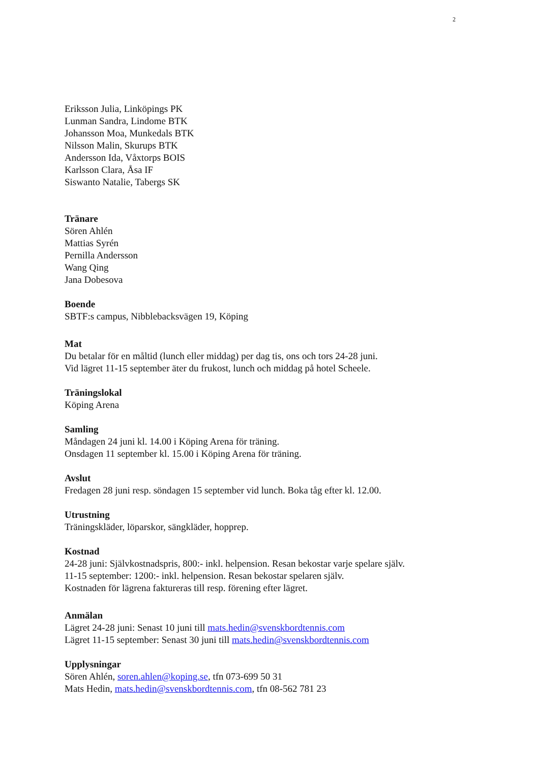2
Eriksson Julia, Linköpings PK
Lunman Sandra, Lindome BTK
Johansson Moa, Munkedals BTK
Nilsson Malin, Skurups BTK
Andersson Ida, Våxtorps BOIS
Karlsson Clara, Åsa IF
Siswanto Natalie, Tabergs SK
Tränare
Sören Ahlén
Mattias Syrén
Pernilla Andersson
Wang Qing
Jana Dobesova
Boende
SBTF:s campus, Nibblebacksvägen 19, Köping
Mat
Du betalar för en måltid (lunch eller middag) per dag tis, ons och tors 24-28 juni.
Vid lägret 11-15 september äter du frukost, lunch och middag på hotel Scheele.
Träningslokal
Köping Arena
Samling
Måndagen 24 juni kl. 14.00 i Köping Arena för träning.
Onsdagen 11 september kl. 15.00 i Köping Arena för träning.
Avslut
Fredagen 28 juni resp. söndagen 15 september vid lunch. Boka tåg efter kl. 12.00.
Utrustning
Träningskläder, löparskor, sängkläder, hopprep.
Kostnad
24-28 juni: Självkostnadspris, 800:- inkl. helpension. Resan bekostar varje spelare själv.
11-15 september: 1200:- inkl. helpension. Resan bekostar spelaren själv.
Kostnaden för lägrena faktureras till resp. förening efter lägret.
Anmälan
Lägret 24-28 juni: Senast 10 juni till mats.hedin@svenskbordtennis.com
Lägret 11-15 september: Senast 30 juni till mats.hedin@svenskbordtennis.com
Upplysningar
Sören Ahlén, soren.ahlen@koping.se, tfn 073-699 50 31
Mats Hedin, mats.hedin@svenskbordtennis.com, tfn 08-562 781 23